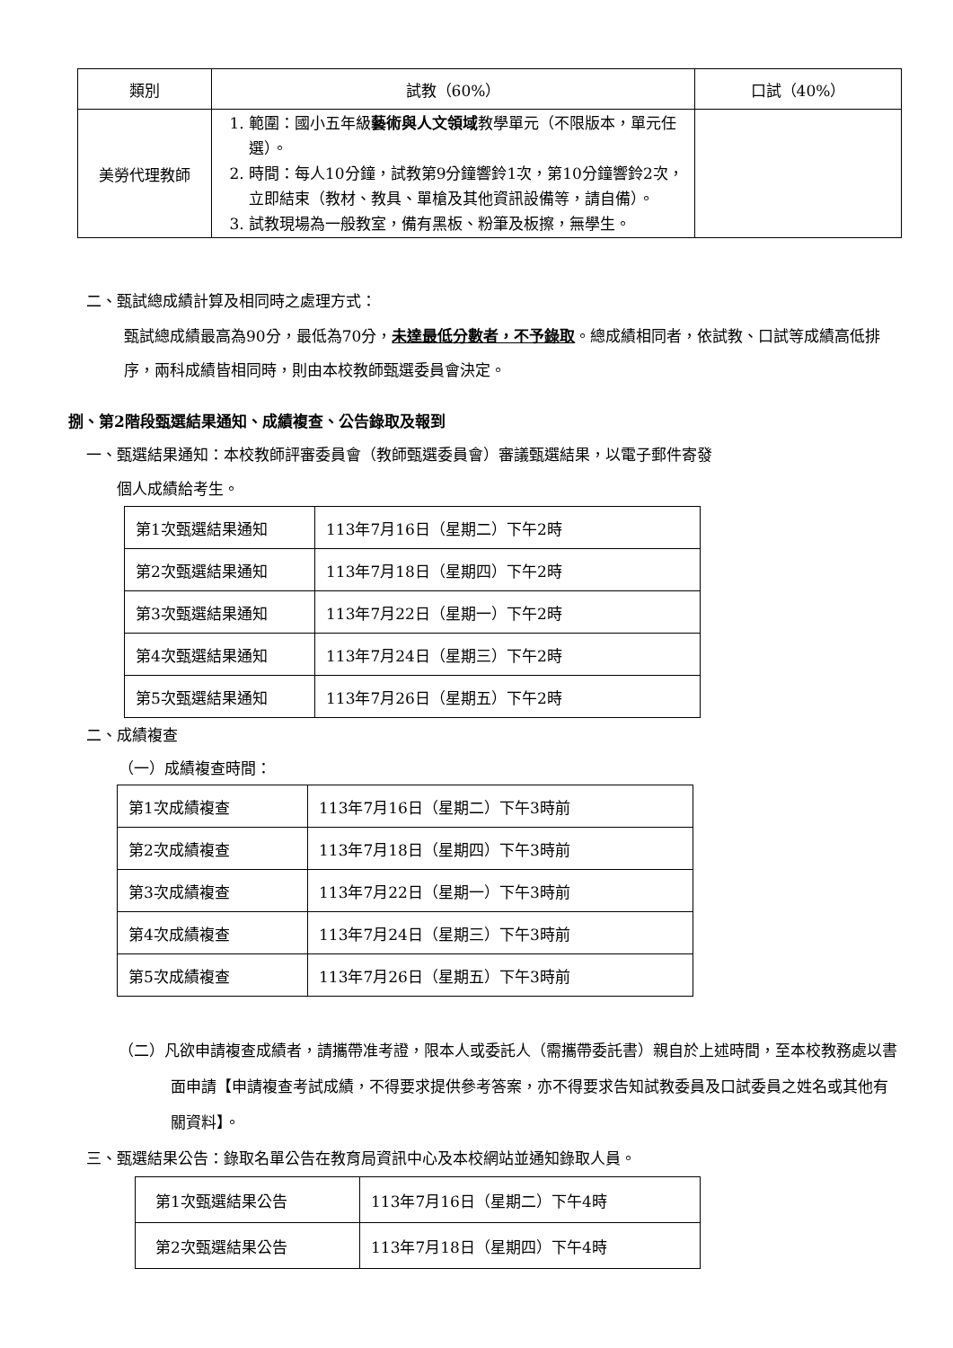| 類別 | 試教（60%） | 口試（40%） |
| --- | --- | --- |
| 美勞代理教師 | 1. 範圍：國小五年級 藝術與人文領域 教學單元（不限版本，單元任選）。 2. 時間：每人10分鐘，試教第9分鐘響鈴1次，第10分鐘響鈴2次，立即結束（教材、教具、單槍及其他資訊設備等，請自備）。 3. 試教現場為一般教室，備有黑板、粉筆及板擦，無學生。 | |
二、甄試總成績計算及相同時之處理方式：
甄試總成績最高為90分，最低為70分，未達最低分數者，不予錄取。總成績相同者，依試教、口試等成績高低排序，兩科成績皆相同時，則由本校教師甄選委員會決定。
捌、第2階段甄選結果通知、成績複查、公告錄取及報到
一、甄選結果通知：本校教師評審委員會（教師甄選委員會）審議甄選結果，以電子郵件寄發
　　個人成績給考生。
| 第1次甄選結果通知 | 113年7月16日（星期二）下午2時 |
| 第2次甄選結果通知 | 113年7月18日（星期四）下午2時 |
| 第3次甄選結果通知 | 113年7月22日（星期一）下午2時 |
| 第4次甄選結果通知 | 113年7月24日（星期三）下午2時 |
| 第5次甄選結果通知 | 113年7月26日（星期五）下午2時 |
二、成績複查
（一）成績複查時間：
| 第1次成績複查 | 113年7月16日（星期二）下午3時前 |
| 第2次成績複查 | 113年7月18日（星期四）下午3時前 |
| 第3次成績複查 | 113年7月22日（星期一）下午3時前 |
| 第4次成績複查 | 113年7月24日（星期三）下午3時前 |
| 第5次成績複查 | 113年7月26日（星期五）下午3時前 |
（二）凡欲申請複查成績者，請攜帶准考證，限本人或委託人（需攜帶委託書）親自於上述時間，至本校教務處以書面申請【申請複查考試成績，不得要求提供參考答案，亦不得要求告知試教委員及口試委員之姓名或其他有關資料】。
三、甄選結果公告：錄取名單公告在教育局資訊中心及本校網站並通知錄取人員。
| 第1次甄選結果公告 | 113年7月16日（星期二）下午4時 |
| 第2次甄選結果公告 | 113年7月18日（星期四）下午4時 |